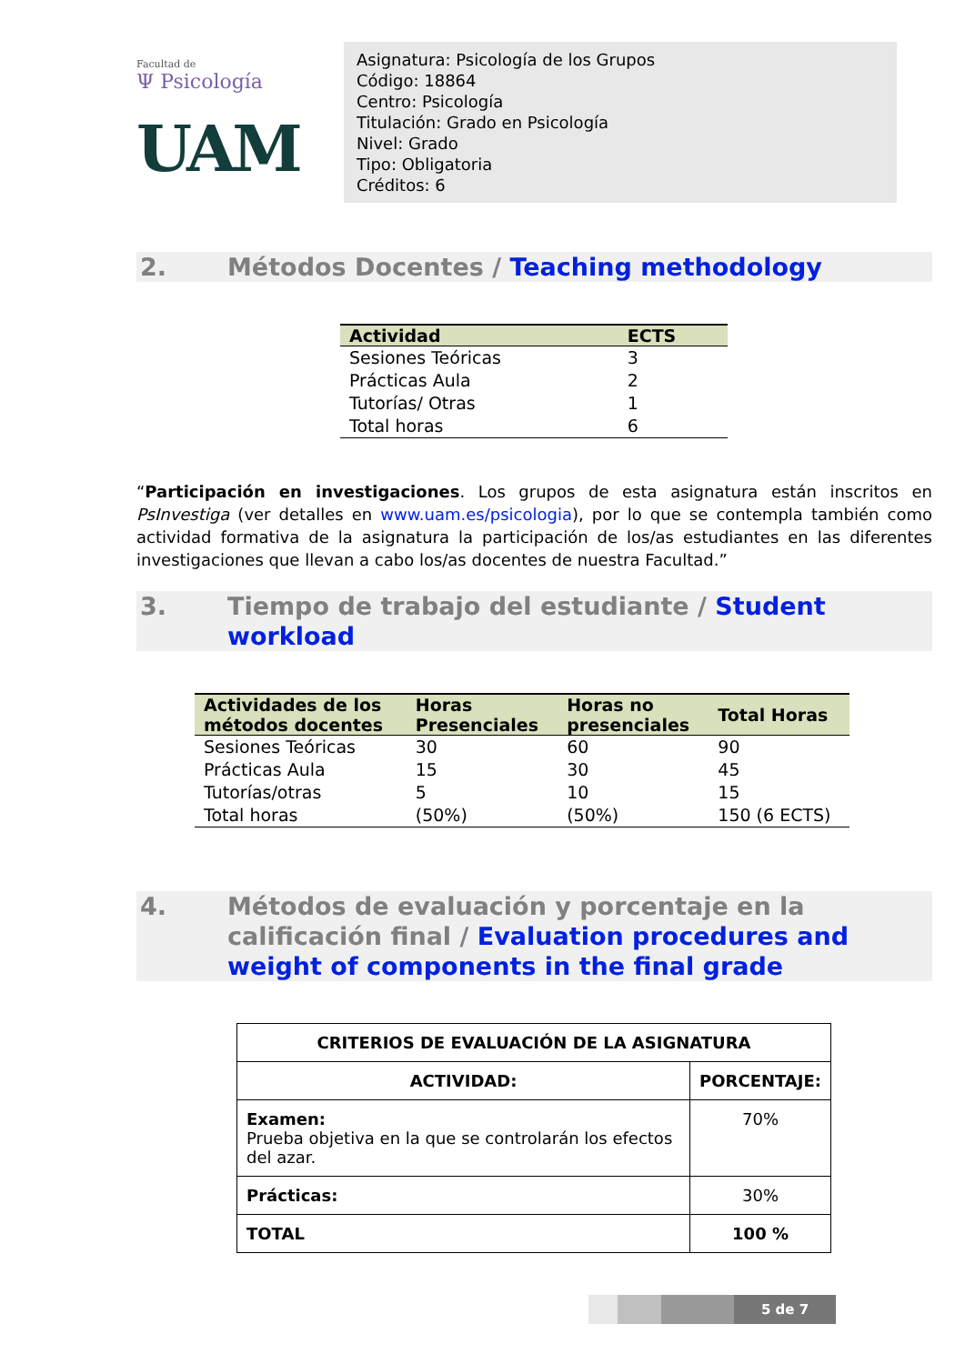Facultad de
Ψ Psicología
UAM
Asignatura: Psicología de los Grupos
Código: 18864
Centro: Psicología
Titulación: Grado en Psicología
Nivel: Grado
Tipo: Obligatoria
Créditos: 6
2. Métodos Docentes / Teaching methodology
| Actividad | ECTS |
| --- | --- |
| Sesiones Teóricas | 3 |
| Prácticas Aula | 2 |
| Tutorías/ Otras | 1 |
| Total horas | 6 |
“Participación en investigaciones. Los grupos de esta asignatura están inscritos en PsInvestiga (ver detalles en www.uam.es/psicologia), por lo que se contempla también como actividad formativa de la asignatura la participación de los/as estudiantes en las diferentes investigaciones que llevan a cabo los/as docentes de nuestra Facultad.”
3. Tiempo de trabajo del estudiante / Student workload
| Actividades de los métodos docentes | Horas Presenciales | Horas no presenciales | Total Horas |
| --- | --- | --- | --- |
| Sesiones Teóricas | 30 | 60 | 90 |
| Prácticas Aula | 15 | 30 | 45 |
| Tutorías/otras | 5 | 10 | 15 |
| Total horas | (50%) | (50%) | 150 (6 ECTS) |
4. Métodos de evaluación y porcentaje en la calificación final / Evaluation procedures and weight of components in the final grade
| CRITERIOS DE EVALUACIÓN DE LA ASIGNATURA | |
| --- | --- |
| ACTIVIDAD: | PORCENTAJE: |
| Examen: Prueba objetiva en la que se controlarán los efectos del azar. | 70% |
| Prácticas: | 30% |
| TOTAL | 100 % |
5 de 7